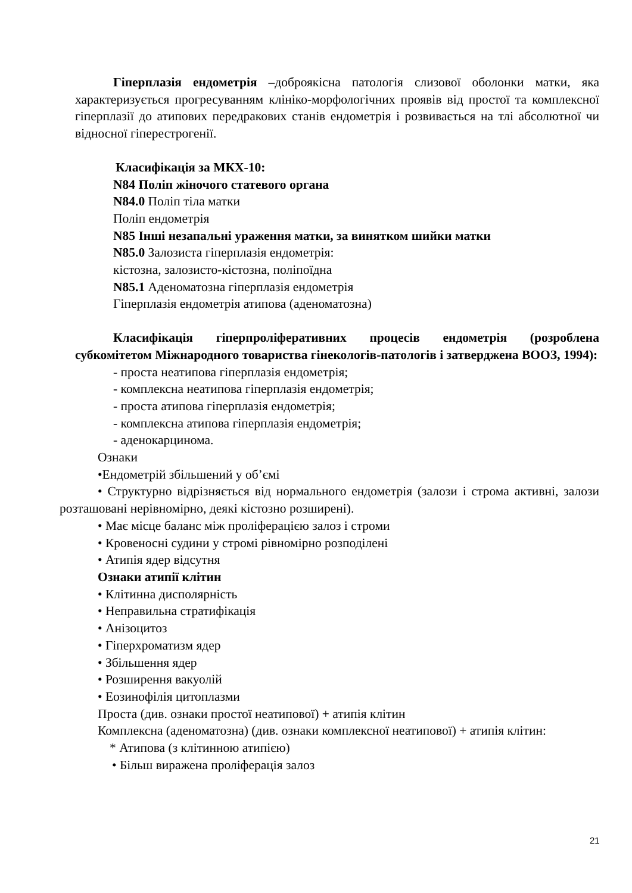Гіперплазія ендометрія –доброякісна патологія слизової оболонки матки, яка характеризується прогресуванням клініко-морфологічних проявів від простої та комплексної гіперплазії до атипових передракових станів ендометрія і розвивається на тлі абсолютної чи відносної гіперестрогенії.
Класифікація за МКХ-10:
N84 Поліп жіночого статевого органа
N84.0 Поліп тіла матки
Поліп ендометрія
N85 Інші незапальні ураження матки, за винятком шийки матки
N85.0 Залозиста гіперплазія ендометрія:
кістозна, залозисто-кістозна, поліпоїдна
N85.1 Аденоматозна гіперплазія ендометрія
Гіперплазія ендометрія атипова (аденоматозна)
Класифікація гіперпроліферативних процесів ендометрія (розроблена субкомітетом Міжнародного товариства гінекологів-патологів і затверджена ВООЗ, 1994):
- проста неатипова гіперплазія ендометрія;
- комплексна неатипова гіперплазія ендометрія;
- проста атипова гіперплазія ендометрія;
- комплексна атипова гіперплазія ендометрія;
- аденокарцинома.
Ознаки
•Ендометрій збільшений у об’ємі
• Структурно відрізняється від нормального ендометрія (залози і строма активні, залози розташовані нерівномірно, деякі кістозно розширені).
• Має місце баланс між проліферацією залоз і строми
• Кровеносні судини у стромі рівномірно розподілені
• Атипія ядер відсутня
Ознаки атипії клітин
• Клітинна дисполярність
• Неправильна стратифікація
• Анізоцитоз
• Гіперхроматизм ядер
• Збільшення ядер
• Розширення вакуолій
• Еозинофілія цитоплазми
Проста (див. ознаки простої неатипової) + атипія клітин
Комплексна (аденоматозна) (див. ознаки комплексної неатипової) + атипія клітин:
* Атипова (з клітинною атипією)
• Більш виражена проліферація залоз
21